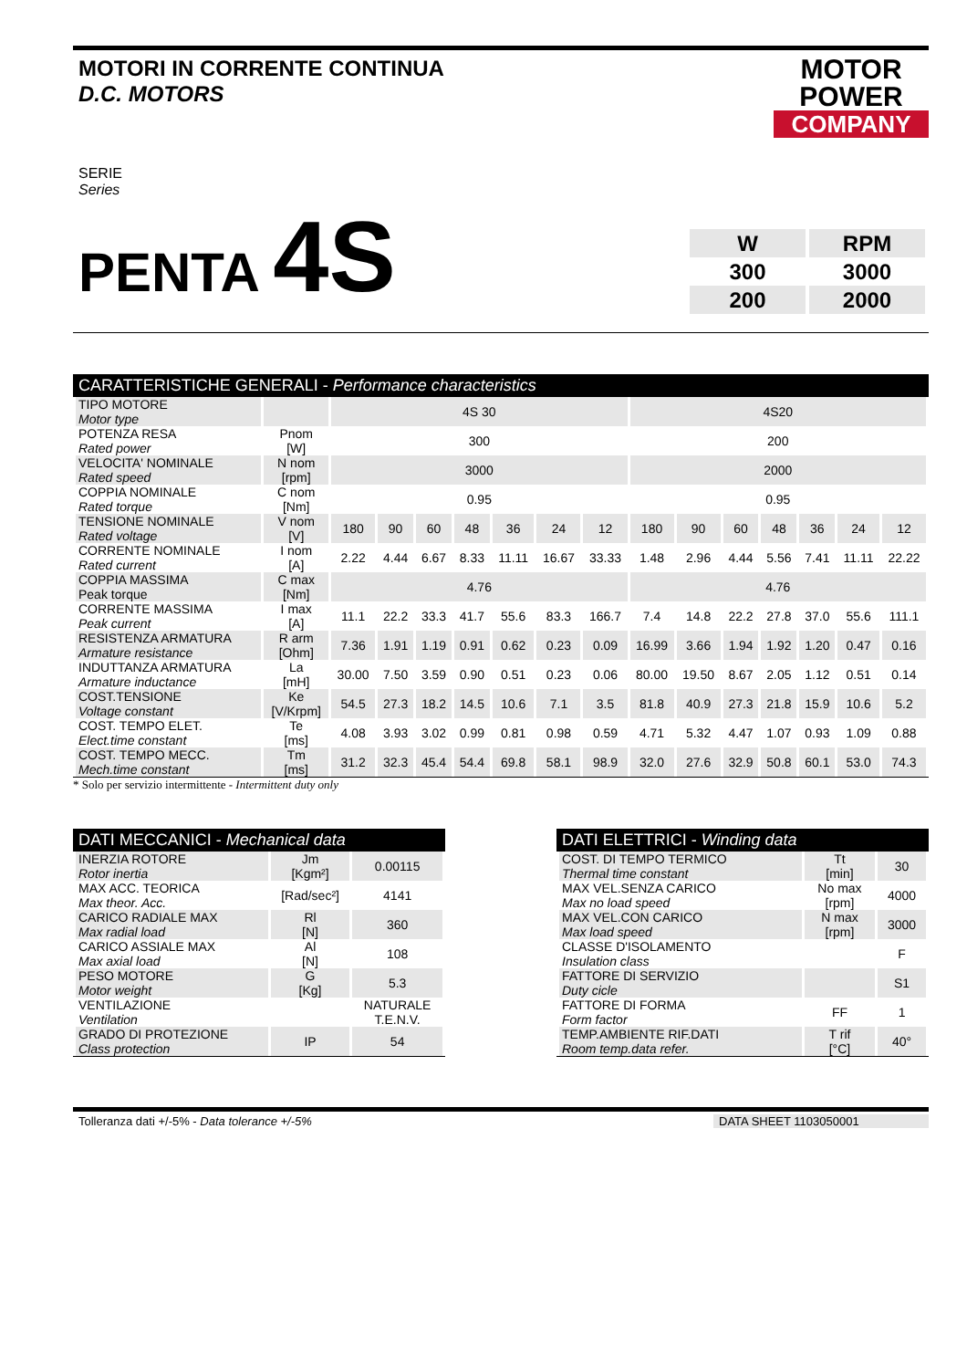MOTORI IN CORRENTE CONTINUA
D.C. MOTORS
MOTOR
POWER
COMPANY
SERIE
Series
PENTA 4S
| W | RPM |
| 300 | 3000 |
| 200 | 2000 |
CARATTERISTICHE GENERALI - Performance characteristics
| TIPO MOTORE Motor type | | 4S 30 | | | | | | | 4S20 | | | | | | |
| POTENZA RESA Rated power | Pnom [W] | 300 | | | | | | | 200 | | | | | | |
| VELOCITA' NOMINALE Rated speed | N nom [rpm] | 3000 | | | | | | | 2000 | | | | | | |
| COPPIA NOMINALE Rated torque | C nom [Nm] | 0.95 | | | | | | | 0.95 | | | | | | |
| TENSIONE NOMINALE Rated voltage | V nom [V] | 180 | 90 | 60 | 48 | 36 | 24 | 12 | 180 | 90 | 60 | 48 | 36 | 24 | 12 |
| CORRENTE NOMINALE Rated current | I nom [A] | 2.22 | 4.44 | 6.67 | 8.33 | 11.11 | 16.67 | 33.33 | 1.48 | 2.96 | 4.44 | 5.56 | 7.41 | 11.11 | 22.22 |
| COPPIA MASSIMA Peak torque | C max [Nm] | 4.76 | | | | | | | 4.76 | | | | | | |
| CORRENTE MASSIMA Peak current | I max [A] | 11.1 | 22.2 | 33.3 | 41.7 | 55.6 | 83.3 | 166.7 | 7.4 | 14.8 | 22.2 | 27.8 | 37.0 | 55.6 | 111.1 |
| RESISTENZA ARMATURA Armature resistance | R arm [Ohm] | 7.36 | 1.91 | 1.19 | 0.91 | 0.62 | 0.23 | 0.09 | 16.99 | 3.66 | 1.94 | 1.92 | 1.20 | 0.47 | 0.16 |
| INDUTTANZA ARMATURA Armature inductance | La [mH] | 30.00 | 7.50 | 3.59 | 0.90 | 0.51 | 0.23 | 0.06 | 80.00 | 19.50 | 8.67 | 2.05 | 1.12 | 0.51 | 0.14 |
| COST.TENSIONE Voltage constant | Ke [V/Krpm] | 54.5 | 27.3 | 18.2 | 14.5 | 10.6 | 7.1 | 3.5 | 81.8 | 40.9 | 27.3 | 21.8 | 15.9 | 10.6 | 5.2 |
| COST. TEMPO ELET. Elect.time constant | Te [ms] | 4.08 | 3.93 | 3.02 | 0.99 | 0.81 | 0.98 | 0.59 | 4.71 | 5.32 | 4.47 | 1.07 | 0.93 | 1.09 | 0.88 |
| COST. TEMPO MECC. Mech.time constant | Tm [ms] | 31.2 | 32.3 | 45.4 | 54.4 | 69.8 | 58.1 | 98.9 | 32.0 | 27.6 | 32.9 | 50.8 | 60.1 | 53.0 | 74.3 |
* Solo per servizio intermittente - Intermittent duty only
DATI MECCANICI - Mechanical data
| INERZIA ROTORE Rotor inertia | Jm [Kgm²] | 0.00115 |
| MAX ACC. TEORICA Max theor. Acc. | [Rad/sec²] | 4141 |
| CARICO RADIALE MAX Max radial load | Rl [N] | 360 |
| CARICO ASSIALE MAX Max axial load | Al [N] | 108 |
| PESO MOTORE Motor weight | G [Kg] | 5.3 |
| VENTILAZIONE Ventilation | | NATURALE T.E.N.V. |
| GRADO DI PROTEZIONE Class protection | IP | 54 |
DATI ELETTRICI - Winding data
| COST. DI TEMPO TERMICO Thermal time constant | Tt [min] | 30 |
| MAX VEL.SENZA CARICO Max no load speed | No max [rpm] | 4000 |
| MAX VEL.CON CARICO Max load speed | N max [rpm] | 3000 |
| CLASSE D'ISOLAMENTO Insulation class | | F |
| FATTORE DI SERVIZIO Duty cicle | | S1 |
| FATTORE DI FORMA Form factor | FF | 1 |
| TEMP.AMBIENTE RIF.DATI Room temp.data refer. | T rif [°C] | 40° |
Tolleranza dati +/-5% - Data tolerance +/-5%
DATA SHEET 1103050001